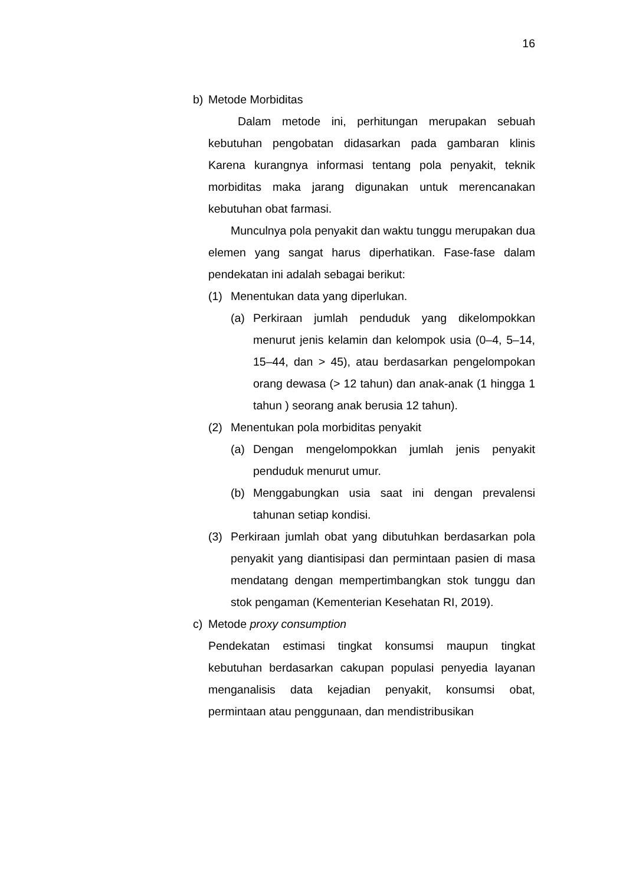16
b) Metode Morbiditas
Dalam metode ini, perhitungan merupakan sebuah kebutuhan pengobatan didasarkan pada gambaran klinis Karena kurangnya informasi tentang pola penyakit, teknik morbiditas maka jarang digunakan untuk merencanakan kebutuhan obat farmasi.
Munculnya pola penyakit dan waktu tunggu merupakan dua elemen yang sangat harus diperhatikan. Fase-fase dalam pendekatan ini adalah sebagai berikut:
(1) Menentukan data yang diperlukan.
(a) Perkiraan jumlah penduduk yang dikelompokkan menurut jenis kelamin dan kelompok usia (0–4, 5–14, 15–44, dan > 45), atau berdasarkan pengelompokan orang dewasa (> 12 tahun) dan anak-anak (1 hingga 1 tahun ) seorang anak berusia 12 tahun).
(2) Menentukan pola morbiditas penyakit
(a) Dengan mengelompokkan jumlah jenis penyakit penduduk menurut umur.
(b) Menggabungkan usia saat ini dengan prevalensi tahunan setiap kondisi.
(3) Perkiraan jumlah obat yang dibutuhkan berdasarkan pola penyakit yang diantisipasi dan permintaan pasien di masa mendatang dengan mempertimbangkan stok tunggu dan stok pengaman (Kementerian Kesehatan RI, 2019).
c) Metode proxy consumption
Pendekatan estimasi tingkat konsumsi maupun tingkat kebutuhan berdasarkan cakupan populasi penyedia layanan menganalisis data kejadian penyakit, konsumsi obat, permintaan atau penggunaan, dan mendistribusikan